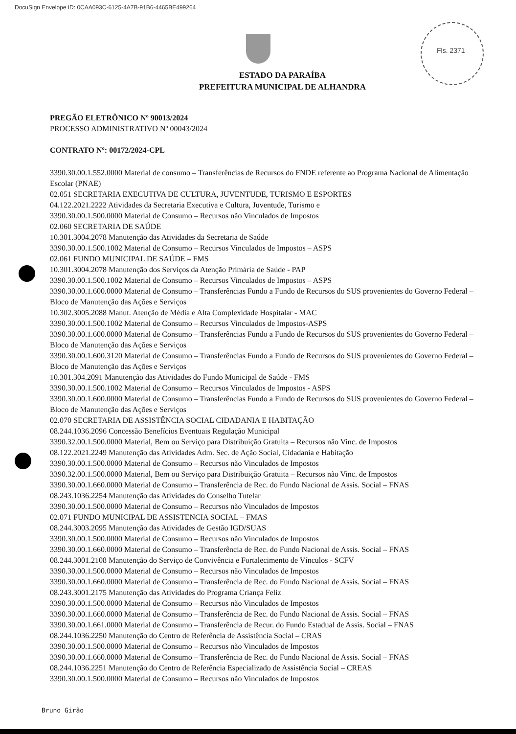DocuSign Envelope ID: 0CAA093C-6125-4A7B-91B6-4465BE499264
Fls. 2371
ESTADO DA PARAÍBA
PREFEITURA MUNICIPAL DE ALHANDRA
PREGÃO ELETRÔNICO Nº 90013/2024
PROCESSO ADMINISTRATIVO Nº 00043/2024
CONTRATO Nº: 00172/2024-CPL
3390.30.00.1.552.0000 Material de consumo – Transferências de Recursos do FNDE referente ao Programa Nacional de Alimentação Escolar (PNAE)
02.051 SECRETARIA EXECUTIVA DE CULTURA, JUVENTUDE, TURISMO E ESPORTES
04.122.2021.2222 Atividades da Secretaria Executiva e Cultura, Juventude, Turismo e
3390.30.00.1.500.0000 Material de Consumo – Recursos não Vinculados de Impostos
02.060 SECRETARIA DE SAÚDE
10.301.3004.2078 Manutenção das Atividades da Secretaria de Saúde
3390.30.00.1.500.1002 Material de Consumo – Recursos Vinculados de Impostos – ASPS
02.061 FUNDO MUNICIPAL DE SAÚDE – FMS
10.301.3004.2078 Manutenção dos Serviços da Atenção Primária de Saúde - PAP
3390.30.00.1.500.1002 Material de Consumo – Recursos Vinculados de Impostos – ASPS
3390.30.00.1.600.0000 Material de Consumo – Transferências Fundo a Fundo de Recursos do SUS provenientes do Governo Federal – Bloco de Manutenção das Ações e Serviços
10.302.3005.2088 Manut. Atenção de Média e Alta Complexidade Hospitalar - MAC
3390.30.00.1.500.1002 Material de Consumo – Recursos Vinculados de Impostos-ASPS
3390.30.00.1.600.0000 Material de Consumo – Transferências Fundo a Fundo de Recursos do SUS provenientes do Governo Federal – Bloco de Manutenção das Ações e Serviços
3390.30.00.1.600.3120 Material de Consumo – Transferências Fundo a Fundo de Recursos do SUS provenientes do Governo Federal – Bloco de Manutenção das Ações e Serviços
10.301.304.2091 Manutenção das Atividades do Fundo Municipal de Saúde - FMS
3390.30.00.1.500.1002 Material de Consumo – Recursos Vinculados de Impostos - ASPS
3390.30.00.1.600.0000 Material de Consumo – Transferências Fundo a Fundo de Recursos do SUS provenientes do Governo Federal – Bloco de Manutenção das Ações e Serviços
02.070 SECRETARIA DE ASSISTÊNCIA SOCIAL CIDADANIA E HABITAÇÃO
08.244.1036.2096 Concessão Benefícios Eventuais Regulação Municipal
3390.32.00.1.500.0000 Material, Bem ou Serviço para Distribuição Gratuita – Recursos não Vinc. de Impostos
08.122.2021.2249 Manutenção das Atividades Adm. Sec. de Ação Social, Cidadania e Habitação
3390.30.00.1.500.0000 Material de Consumo – Recursos não Vinculados de Impostos
3390.32.00.1.500.0000 Material, Bem ou Serviço para Distribuição Gratuita – Recursos não Vinc. de Impostos
3390.30.00.1.660.0000 Material de Consumo – Transferência de Rec. do Fundo Nacional de Assis. Social – FNAS
08.243.1036.2254 Manutenção das Atividades do Conselho Tutelar
3390.30.00.1.500.0000 Material de Consumo – Recursos não Vinculados de Impostos
02.071 FUNDO MUNICIPAL DE ASSISTENCIA SOCIAL – FMAS
08.244.3003.2095 Manutenção das Atividades de Gestão IGD/SUAS
3390.30.00.1.500.0000 Material de Consumo – Recursos não Vinculados de Impostos
3390.30.00.1.660.0000 Material de Consumo – Transferência de Rec. do Fundo Nacional de Assis. Social – FNAS
08.244.3001.2108 Manutenção do Serviço de Convivência e Fortalecimento de Vínculos - SCFV
3390.30.00.1.500.0000 Material de Consumo – Recursos não Vinculados de Impostos
3390.30.00.1.660.0000 Material de Consumo – Transferência de Rec. do Fundo Nacional de Assis. Social – FNAS
08.243.3001.2175 Manutenção das Atividades do Programa Criança Feliz
3390.30.00.1.500.0000 Material de Consumo – Recursos não Vinculados de Impostos
3390.30.00.1.660.0000 Material de Consumo – Transferência de Rec. do Fundo Nacional de Assis. Social – FNAS
3390.30.00.1.661.0000 Material de Consumo – Transferência de Recur. do Fundo Estadual de Assis. Social – FNAS
08.244.1036.2250 Manutenção do Centro de Referência de Assistência Social – CRAS
3390.30.00.1.500.0000 Material de Consumo – Recursos não Vinculados de Impostos
3390.30.00.1.660.0000 Material de Consumo – Transferência de Rec. do Fundo Nacional de Assis. Social – FNAS
08.244.1036.2251 Manutenção do Centro de Referência Especializado de Assistência Social – CREAS
3390.30.00.1.500.0000 Material de Consumo – Recursos não Vinculados de Impostos
Bruno Girão